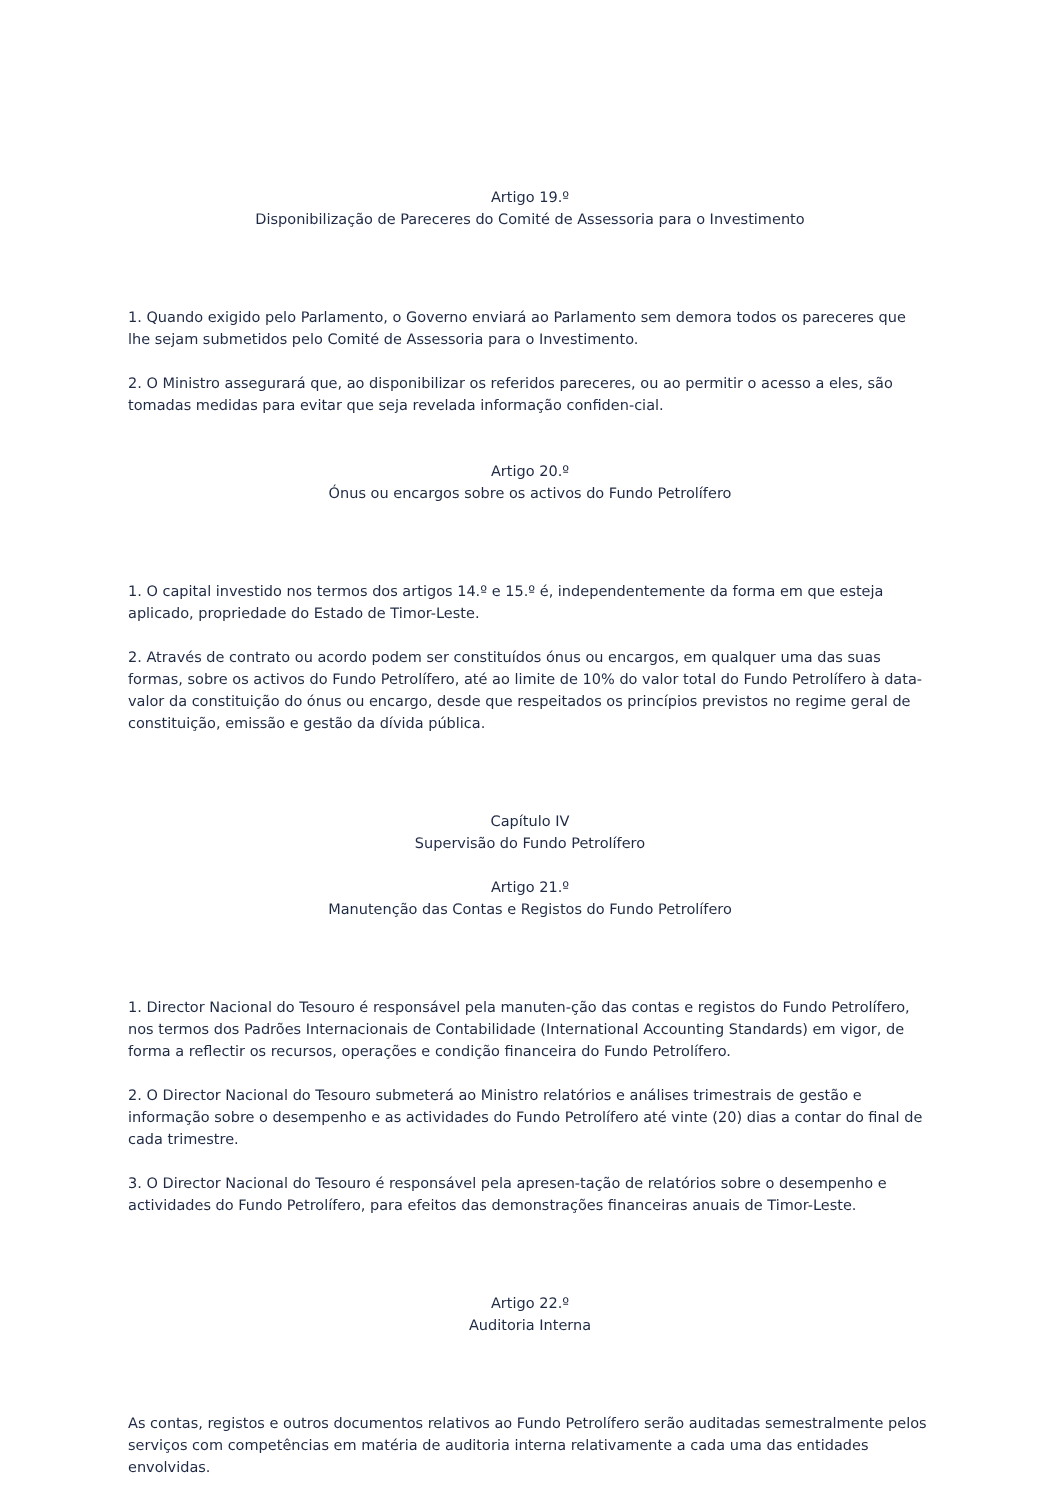Artigo 19.º
Disponibilização de Pareceres do Comité de Assessoria para o Investimento
1. Quando exigido pelo Parlamento, o Governo enviará ao Parlamento sem demora todos os pareceres que lhe sejam submetidos pelo Comité de Assessoria para o Investimento.
2. O Ministro assegurará que, ao disponibilizar os referidos pareceres, ou ao permitir o acesso a eles, são tomadas medidas para evitar que seja revelada informação confiden-cial.
Artigo 20.º
Ónus ou encargos sobre os activos do Fundo Petrolífero
1. O capital investido nos termos dos artigos 14.º e 15.º é, independentemente da forma em que esteja aplicado, propriedade do Estado de Timor-Leste.
2. Através de contrato ou acordo podem ser constituídos ónus ou encargos, em qualquer uma das suas formas, sobre os activos do Fundo Petrolífero, até ao limite de 10% do valor total do Fundo Petrolífero à data-valor da constituição do ónus ou encargo, desde que respeitados os princípios previstos no regime geral de constituição, emissão e gestão da dívida pública.
Capítulo IV
Supervisão do Fundo Petrolífero
Artigo 21.º
Manutenção das Contas e Registos do Fundo Petrolífero
1. Director Nacional do Tesouro é responsável pela manuten-ção das contas e registos do Fundo Petrolífero, nos termos dos Padrões Internacionais de Contabilidade (International Accounting Standards) em vigor, de forma a reflectir os recursos, operações e condição financeira do Fundo Petrolífero.
2. O Director Nacional do Tesouro submeterá ao Ministro relatórios e análises trimestrais de gestão e informação sobre o desempenho e as actividades do Fundo Petrolífero até vinte (20) dias a contar do final de cada trimestre.
3. O Director Nacional do Tesouro é responsável pela apresen-tação de relatórios sobre o desempenho e actividades do Fundo Petrolífero, para efeitos das demonstrações financeiras anuais de Timor-Leste.
Artigo 22.º
Auditoria Interna
As contas, registos e outros documentos relativos ao Fundo Petrolífero serão auditadas semestralmente pelos serviços com competências em matéria de auditoria interna relativamente a cada uma das entidades envolvidas.